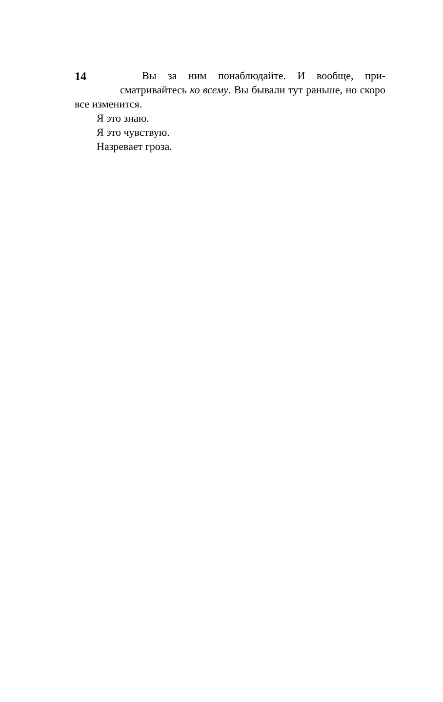14
Вы за ним понаблюдайте. И вообще, при­сматривайтесь ко всему. Вы бывали тут рань­ше, но скоро все изменится.
Я это знаю.
Я это чувствую.
Назревает гроза.